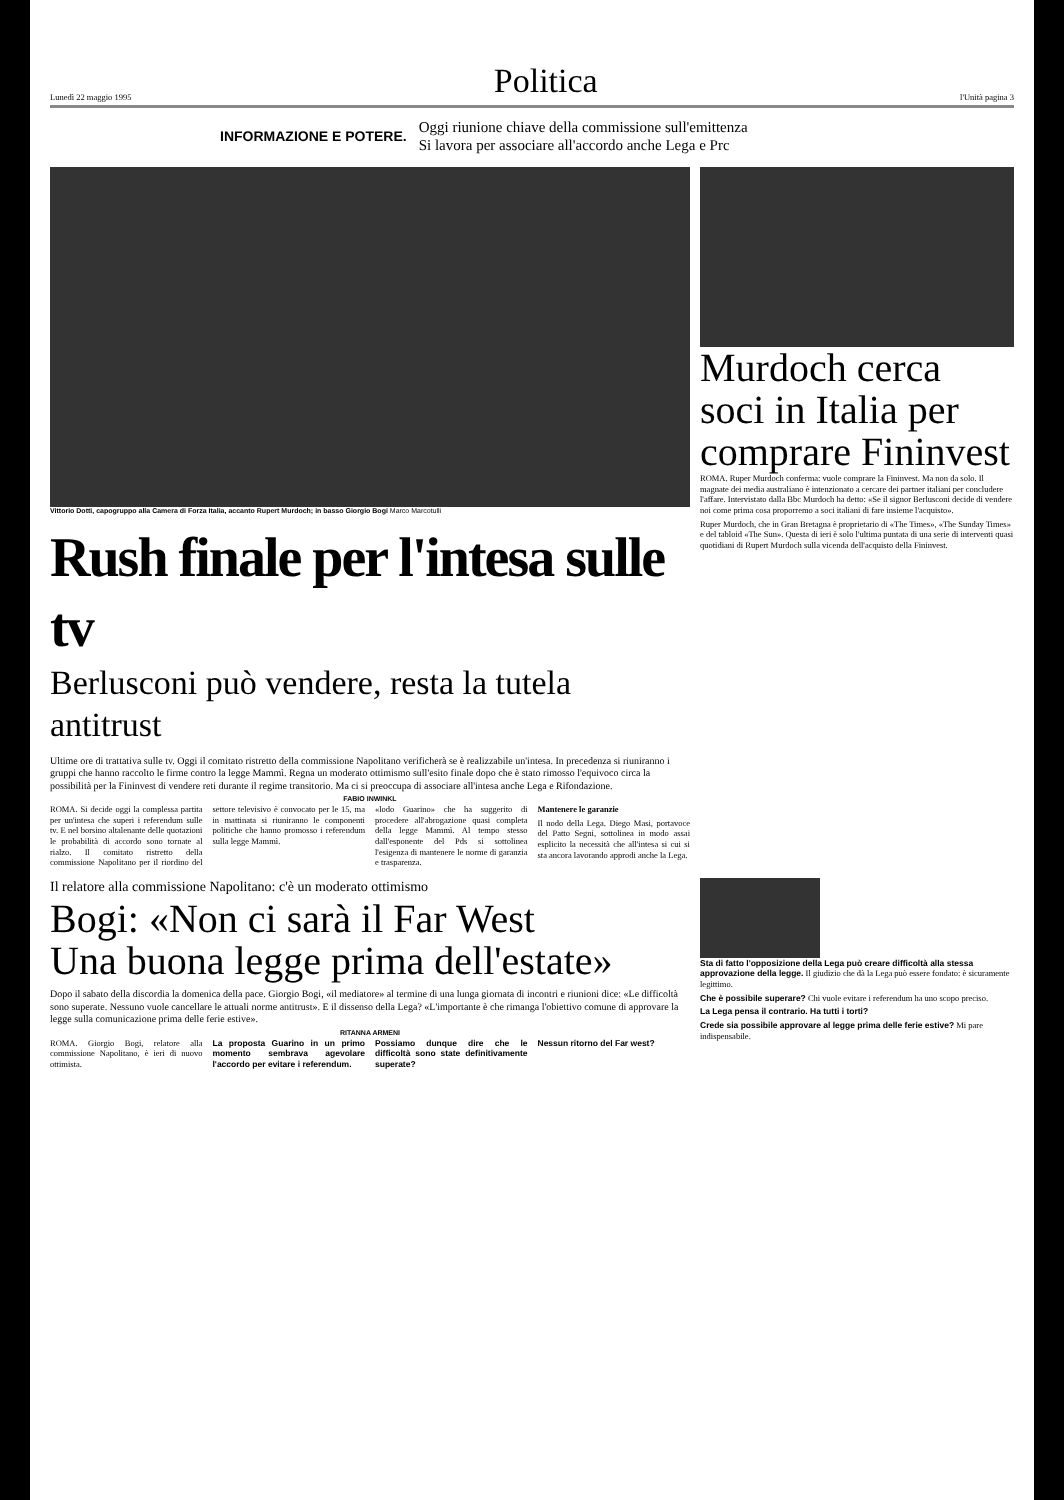Lunedì 22 maggio 1995 Politica l'Unità pagina 3
INFORMAZIONE E POTERE. Oggi riunione chiave della commissione sull'emittenza
Si lavora per associare all'accordo anche Lega e Prc
Vittorio Dotti, capogruppo alla Camera di Forza Italia, accanto Rupert Murdoch; in basso Giorgio Bogi Marco Marcotulli
Rush finale per l'intesa sulle tv
Berlusconi può vendere, resta la tutela antitrust
Ultime ore di trattativa sulle tv. Oggi il comitato ristretto della commissione Napolitano verificherà se è realizzabile un'intesa. In precedenza si riuniranno i gruppi che hanno raccolto le firme contro la legge Mammì. Regna un moderato ottimismo sull'esito finale dopo che è stato rimosso l'equivoco circa la possibilità per la Fininvest di vendere reti durante il regime transitorio. Ma ci si preoccupa di associare all'intesa anche Lega e Rifondazione.
FABIO INWINKL
ROMA. Si decide oggi la complessa partita per un'intesa che superi i referendum sulle tv. E nel borsino altalenante delle quotazioni le probabilità di accordo sono tornate al rialzo. Il comitato ristretto della commissione Napolitano per il riordino del settore televisivo è convocato per le 15, ma in mattinata si riuniranno le componenti politiche che hanno promosso i referendum sulla legge Mammì.
«lodo Guarino» che ha suggerito di procedere all'abrogazione quasi completa della legge Mammì. Al tempo stesso dall'esponente del Pds si sottolinea l'esigenza di mantenere le norme di garanzia e trasparenza.
Mantenere le garanzie
Il nodo della Lega. Diego Masi, portavoce del Patto Segni, sottolinea in modo assai esplicito la necessità che all'intesa si cui si sta ancora lavorando approdi anche la Lega.
Murdoch cerca soci in Italia per comprare Fininvest
ROMA. Ruper Murdoch conferma: vuole comprare la Fininvest. Ma non da solo. Il magnate dei media australiano è intenzionato a cercare dei partner italiani per concludere l'affare. Intervistato dalla Bbc Murdoch ha detto: «Se il signor Berlusconi decide di vendere noi come prima cosa proporremo a soci italiani di fare insieme l'acquisto».
Ruper Murdoch, che in Gran Bretagna è proprietario di «The Times», «The Sunday Times» e del tabloid «The Sun». Questa di ieri è solo l'ultima puntata di una serie di interventi quasi quotidiani di Rupert Murdoch sulla vicenda dell'acquisto della Fininvest.
Il relatore alla commissione Napolitano: c'è un moderato ottimismo
Bogi: «Non ci sarà il Far West
Una buona legge prima dell'estate»
Dopo il sabato della discordia la domenica della pace. Giorgio Bogi, «il mediatore» al termine di una lunga giornata di incontri e riunioni dice: «Le difficoltà sono superate. Nessuno vuole cancellare le attuali norme antitrust». E il dissenso della Lega? «L'importante è che rimanga l'obiettivo comune di approvare la legge sulla comunicazione prima delle ferie estive».
RITANNA ARMENI
ROMA. Giorgio Bogi, relatore alla commissione Napolitano, è ieri di nuovo ottimista.
La proposta Guarino in un primo momento sembrava agevolare l'accordo per evitare i referendum.
Possiamo dunque dire che le difficoltà sono state definitivamente superate?
Nessun ritorno del Far west?
Sta di fatto l'opposizione della Lega può creare difficoltà alla stessa approvazione della legge. Il giudizio che dà la Lega può essere fondato: è sicuramente legittimo.
Che è possibile superare? Chi vuole evitare i referendum ha uno scopo preciso.
La Lega pensa il contrario. Ha tutti i torti?
Crede sia possibile approvare al legge prima delle ferie estive? Mi pare indispensabile.